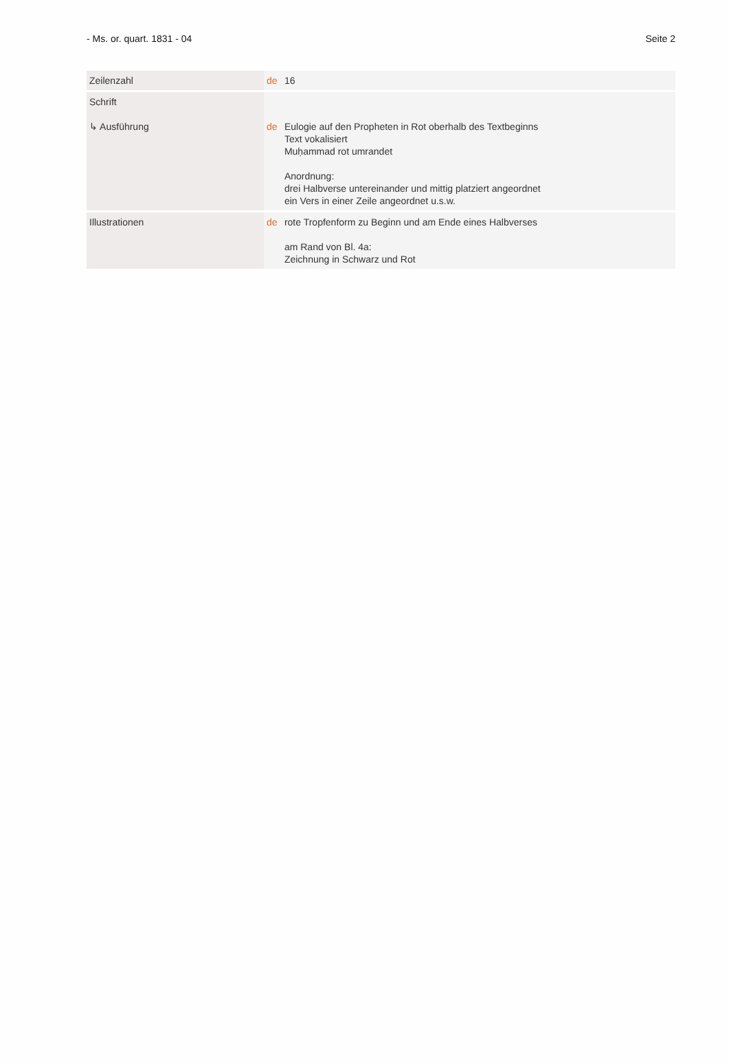- Ms. or. quart. 1831 - 04 Seite 2
| Zeilenzahl | de 16 |
| Schrift ↳ Ausführung | de Eulogie auf den Propheten in Rot oberhalb des Textbeginns Text vokalisiert Muḥammad rot umrandet Anordnung: drei Halbverse untereinander und mittig platziert angeordnet ein Vers in einer Zeile angeordnet u.s.w. |
| Illustrationen | de rote Tropfenform zu Beginn und am Ende eines Halbverses am Rand von Bl. 4a: Zeichnung in Schwarz und Rot |